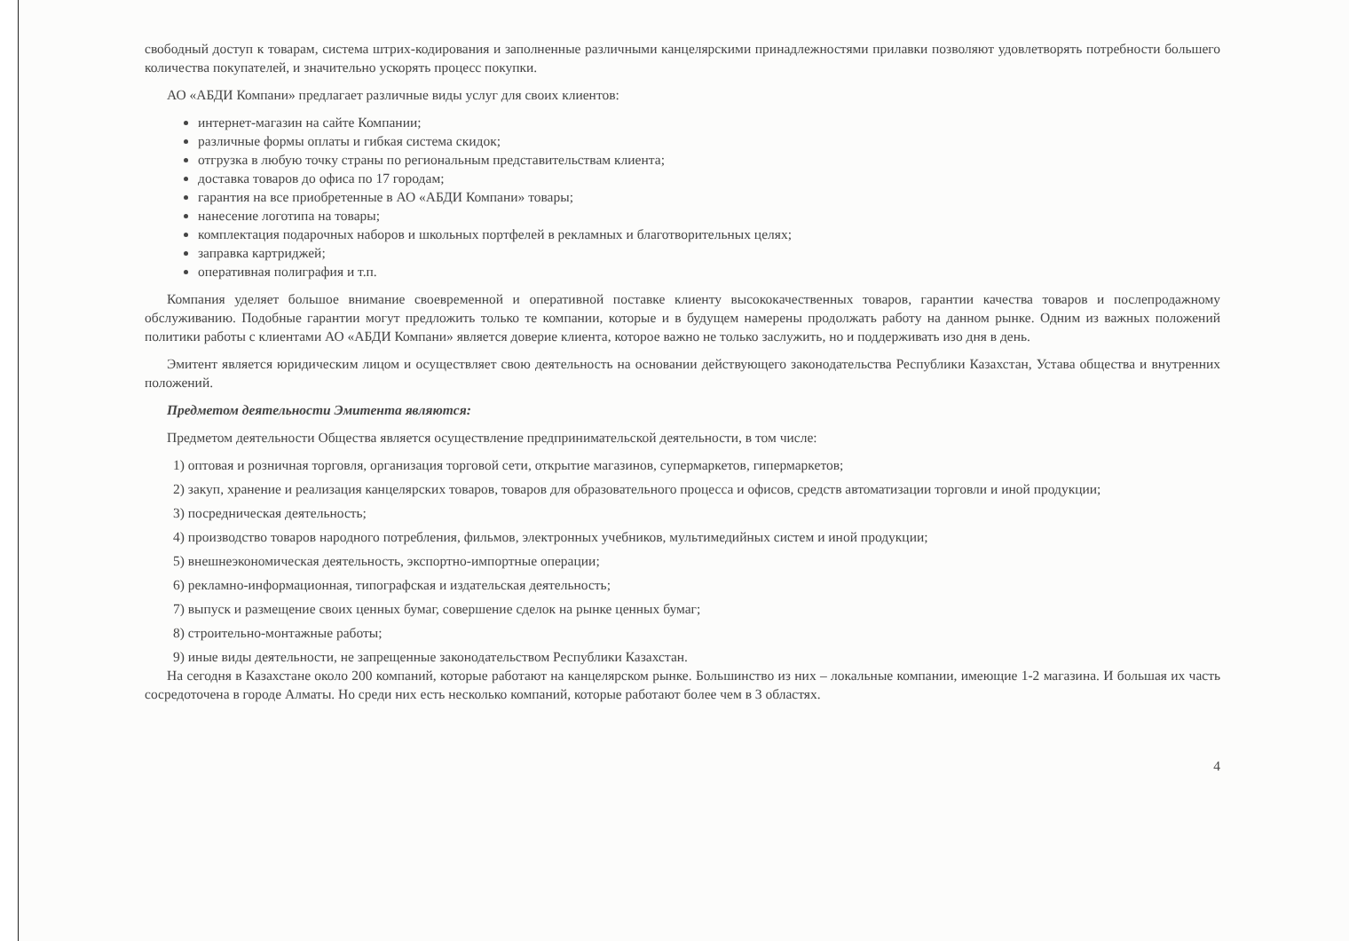свободный доступ к товарам, система штрих-кодирования и заполненные различными канцелярскими принадлежностями прилавки позволяют удовлетворять потребности большего количества покупателей, и значительно ускорять процесс покупки.
АО «АБДИ Компани» предлагает различные виды услуг для своих клиентов:
интернет-магазин на сайте Компании;
различные формы оплаты и гибкая система скидок;
отгрузка в любую точку страны по региональным представительствам клиента;
доставка товаров до офиса по 17 городам;
гарантия на все приобретенные в АО «АБДИ Компани» товары;
нанесение логотипа на товары;
комплектация подарочных наборов и школьных портфелей в рекламных и благотворительных целях;
заправка картриджей;
оперативная полиграфия и т.п.
Компания уделяет большое внимание своевременной и оперативной поставке клиенту высококачественных товаров, гарантии качества товаров и послепродажному обслуживанию. Подобные гарантии могут предложить только те компании, которые и в будущем намерены продолжать работу на данном рынке. Одним из важных положений политики работы с клиентами АО «АБДИ Компани» является доверие клиента, которое важно не только заслужить, но и поддерживать изо дня в день.
Эмитент является юридическим лицом и осуществляет свою деятельность на основании действующего законодательства Республики Казахстан, Устава общества и внутренних положений.
Предметом деятельности Эмитента являются:
Предметом деятельности Общества является осуществление предпринимательской деятельности, в том числе:
1) оптовая и розничная торговля, организация торговой сети, открытие магазинов, супермаркетов, гипермаркетов;
2) закуп, хранение и реализация канцелярских товаров, товаров для образовательного процесса и офисов, средств автоматизации торговли и иной продукции;
3) посредническая деятельность;
4) производство товаров народного потребления, фильмов, электронных учебников, мультимедийных систем и иной продукции;
5) внешнеэкономическая деятельность, экспортно-импортные операции;
6) рекламно-информационная, типографская и издательская деятельность;
7) выпуск и размещение своих ценных бумаг, совершение сделок на рынке ценных бумаг;
8) строительно-монтажные работы;
9) иные виды деятельности, не запрещенные законодательством Республики Казахстан.
На сегодня в Казахстане около 200 компаний, которые работают на канцелярском рынке. Большинство из них – локальные компании, имеющие 1-2 магазина. И большая их часть сосредоточена в городе Алматы. Но среди них есть несколько компаний, которые работают более чем в 3 областях.
4